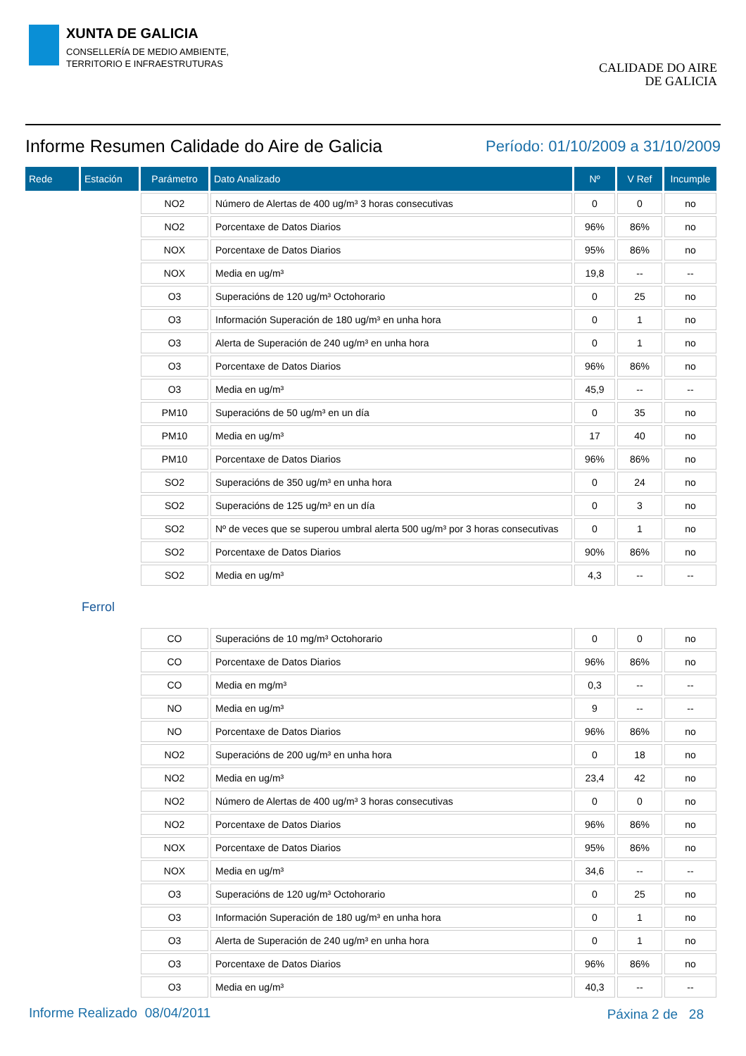XUNTA DE GALICIA
CONSELLERÍA DE MEDIO AMBIENTE,
TERRITORIO E INFRAESTRUTURAS
CALIDADE DO AIRE
DE GALICIA
Informe Resumen Calidade do Aire de Galicia
Período: 01/10/2009 a 31/10/2009
| Rede | Estación | Parámetro | Dato Analizado | Nº | V Ref | Incumple |
| --- | --- | --- | --- | --- | --- | --- |
| | | NO2 | Número de Alertas de 400 ug/m³ 3 horas consecutivas | 0 | 0 | no |
| | | NO2 | Porcentaxe de Datos Diarios | 96% | 86% | no |
| | | NOX | Porcentaxe de Datos Diarios | 95% | 86% | no |
| | | NOX | Media en ug/m³ | 19,8 | -- | -- |
| | | O3 | Superacións de 120 ug/m³ Octohorario | 0 | 25 | no |
| | | O3 | Información Superación de 180 ug/m³ en unha hora | 0 | 1 | no |
| | | O3 | Alerta de Superación de 240 ug/m³ en unha hora | 0 | 1 | no |
| | | O3 | Porcentaxe de Datos Diarios | 96% | 86% | no |
| | | O3 | Media en ug/m³ | 45,9 | -- | -- |
| | | PM10 | Superacións de 50 ug/m³ en un día | 0 | 35 | no |
| | | PM10 | Media en ug/m³ | 17 | 40 | no |
| | | PM10 | Porcentaxe de Datos Diarios | 96% | 86% | no |
| | | SO2 | Superacións de 350 ug/m³ en unha hora | 0 | 24 | no |
| | | SO2 | Superacións de 125 ug/m³ en un día | 0 | 3 | no |
| | | SO2 | Nº de veces que se superou umbral alerta 500 ug/m³ por 3 horas consecutivas | 0 | 1 | no |
| | | SO2 | Porcentaxe de Datos Diarios | 90% | 86% | no |
| | | SO2 | Media en ug/m³ | 4,3 | -- | -- |
| | Ferrol | | | | | |
| | | CO | Superacións de 10 mg/m³ Octohorario | 0 | 0 | no |
| | | CO | Porcentaxe de Datos Diarios | 96% | 86% | no |
| | | CO | Media en mg/m³ | 0,3 | -- | -- |
| | | NO | Media en ug/m³ | 9 | -- | -- |
| | | NO | Porcentaxe de Datos Diarios | 96% | 86% | no |
| | | NO2 | Superacións de 200 ug/m³ en unha hora | 0 | 18 | no |
| | | NO2 | Media en ug/m³ | 23,4 | 42 | no |
| | | NO2 | Número de Alertas de 400 ug/m³ 3 horas consecutivas | 0 | 0 | no |
| | | NO2 | Porcentaxe de Datos Diarios | 96% | 86% | no |
| | | NOX | Porcentaxe de Datos Diarios | 95% | 86% | no |
| | | NOX | Media en ug/m³ | 34,6 | -- | -- |
| | | O3 | Superacións de 120 ug/m³ Octohorario | 0 | 25 | no |
| | | O3 | Información Superación de 180 ug/m³ en unha hora | 0 | 1 | no |
| | | O3 | Alerta de Superación de 240 ug/m³ en unha hora | 0 | 1 | no |
| | | O3 | Porcentaxe de Datos Diarios | 96% | 86% | no |
| | | O3 | Media en ug/m³ | 40,3 | -- | -- |
Informe Realizado 08/04/2011 Páxina 2 de 28